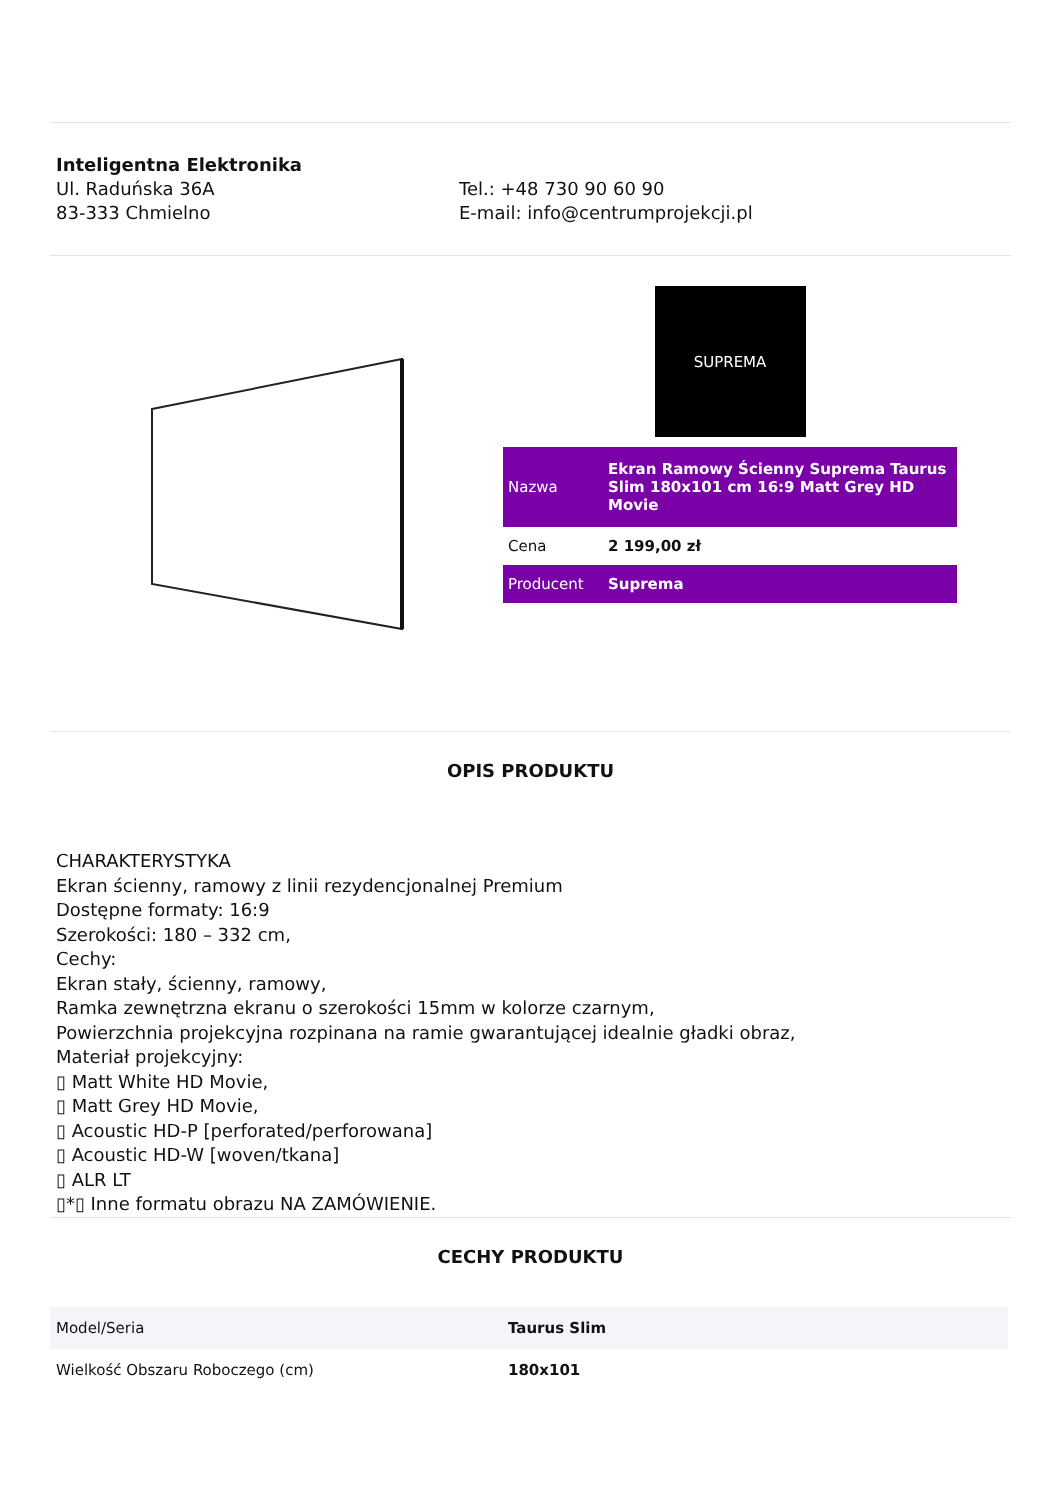Inteligentna Elektronika
Ul. Raduńska 36A
83-333 Chmielno
Tel.: +48 730 90 60 90
E-mail: info@centrumprojekcji.pl
SUPREMA
| Nazwa | Ekran Ramowy Ścienny Suprema Taurus Slim 180x101 cm 16:9 Matt Grey HD Movie |
| Cena | 2 199,00 zł |
| Producent | Suprema |
OPIS PRODUKTU
CHARAKTERYSTYKA
Ekran ścienny, ramowy z linii rezydencjonalnej Premium
Dostępne formaty: 16:9
Szerokości: 180 – 332 cm,
Cechy:
Ekran stały, ścienny, ramowy,
Ramka zewnętrzna ekranu o szerokości 15mm w kolorze czarnym,
Powierzchnia projekcyjna rozpinana na ramie gwarantującej idealnie gładki obraz,
Materiał projekcyjny:
▯ Matt White HD Movie,
▯ Matt Grey HD Movie,
▯ Acoustic HD-P [perforated/perforowana]
▯ Acoustic HD-W [woven/tkana]
▯ ALR LT
▯*▯ Inne formatu obrazu NA ZAMÓWIENIE.
CECHY PRODUKTU
| Model/Seria | Taurus Slim |
| Wielkość Obszaru Roboczego (cm) | 180x101 |